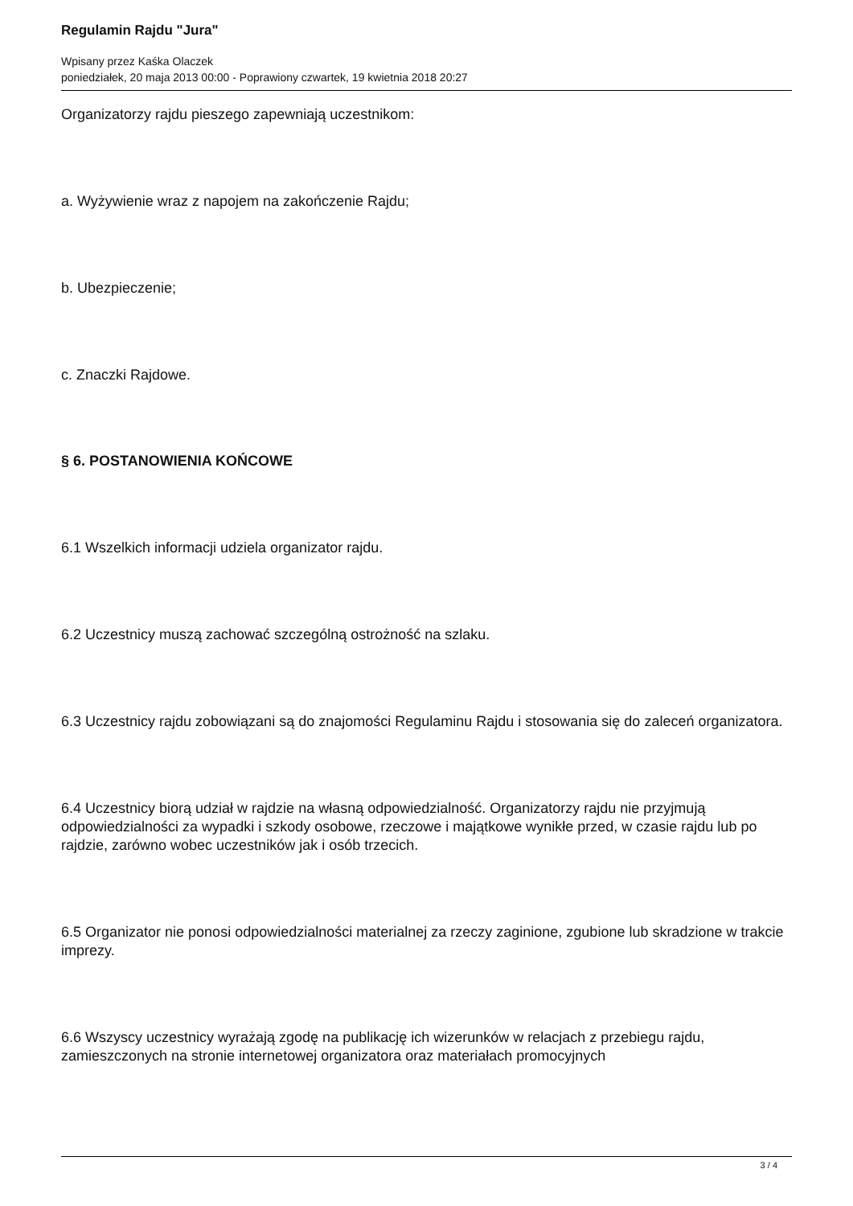Regulamin Rajdu "Jura"
Wpisany przez Kaśka Olaczek
poniedziałek, 20 maja 2013 00:00 - Poprawiony czwartek, 19 kwietnia 2018 20:27
Organizatorzy rajdu pieszego zapewniają uczestnikom:
a. Wyżywienie wraz z napojem na zakończenie Rajdu;
b. Ubezpieczenie;
c. Znaczki Rajdowe.
§ 6. POSTANOWIENIA KOŃCOWE
6.1 Wszelkich informacji udziela organizator rajdu.
6.2 Uczestnicy muszą zachować szczególną ostrożność na szlaku.
6.3 Uczestnicy rajdu zobowiązani są do znajomości Regulaminu Rajdu i stosowania się do zaleceń organizatora.
6.4 Uczestnicy biorą udział w rajdzie na własną odpowiedzialność. Organizatorzy rajdu nie przyjmują odpowiedzialności za wypadki i szkody osobowe, rzeczowe i majątkowe wynikłe przed, w czasie rajdu lub po rajdzie, zarówno wobec uczestników jak i osób trzecich.
6.5 Organizator nie ponosi odpowiedzialności materialnej za rzeczy zaginione, zgubione lub skradzione w trakcie imprezy.
6.6 Wszyscy uczestnicy wyrażają zgodę na publikację ich wizerunków w relacjach z przebiegu rajdu, zamieszczonych na stronie internetowej organizatora oraz materiałach promocyjnych
3 / 4